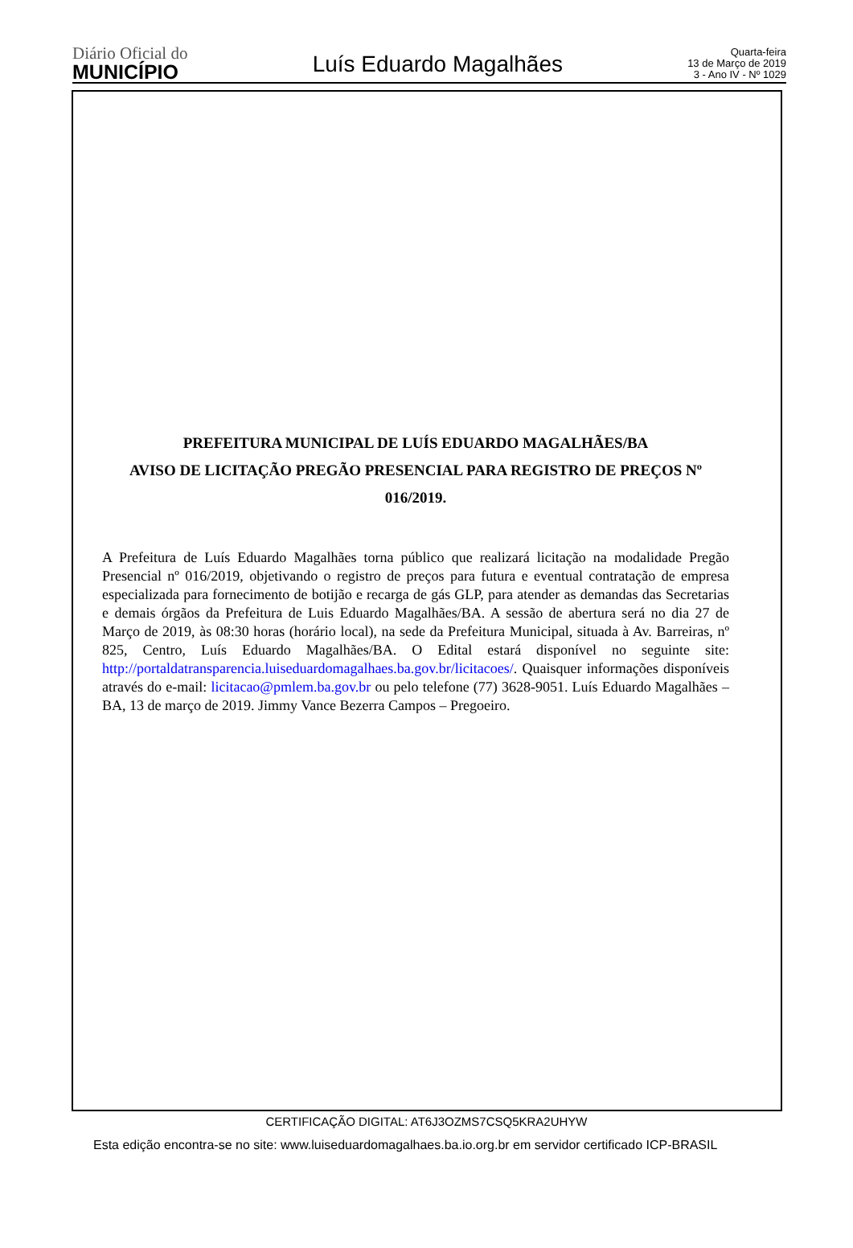Diário Oficial do
MUNICÍPIO
Luís Eduardo Magalhães
Quarta-feira
13 de Março de 2019
3 - Ano IV - Nº 1029
PREFEITURA MUNICIPAL DE LUÍS EDUARDO MAGALHÃES/BA
AVISO DE LICITAÇÃO PREGÃO PRESENCIAL PARA REGISTRO DE PREÇOS Nº
016/2019.
A Prefeitura de Luís Eduardo Magalhães torna público que realizará licitação na modalidade Pregão Presencial nº 016/2019, objetivando o registro de preços para futura e eventual contratação de empresa especializada para fornecimento de botijão e recarga de gás GLP, para atender as demandas das Secretarias e demais órgãos da Prefeitura de Luis Eduardo Magalhães/BA. A sessão de abertura será no dia 27 de Março de 2019, às 08:30 horas (horário local), na sede da Prefeitura Municipal, situada à Av. Barreiras, nº 825, Centro, Luís Eduardo Magalhães/BA. O Edital estará disponível no seguinte site: http://portaldatransparencia.luiseduardomagalhaes.ba.gov.br/licitacoes/. Quaisquer informações disponíveis através do e-mail: licitacao@pmlem.ba.gov.br ou pelo telefone (77) 3628-9051. Luís Eduardo Magalhães – BA, 13 de março de 2019. Jimmy Vance Bezerra Campos – Pregoeiro.
CERTIFICAÇÃO DIGITAL: AT6J3OZMS7CSQ5KRA2UHYW
Esta edição encontra-se no site: www.luiseduardomagalhaes.ba.io.org.br em servidor certificado ICP-BRASIL